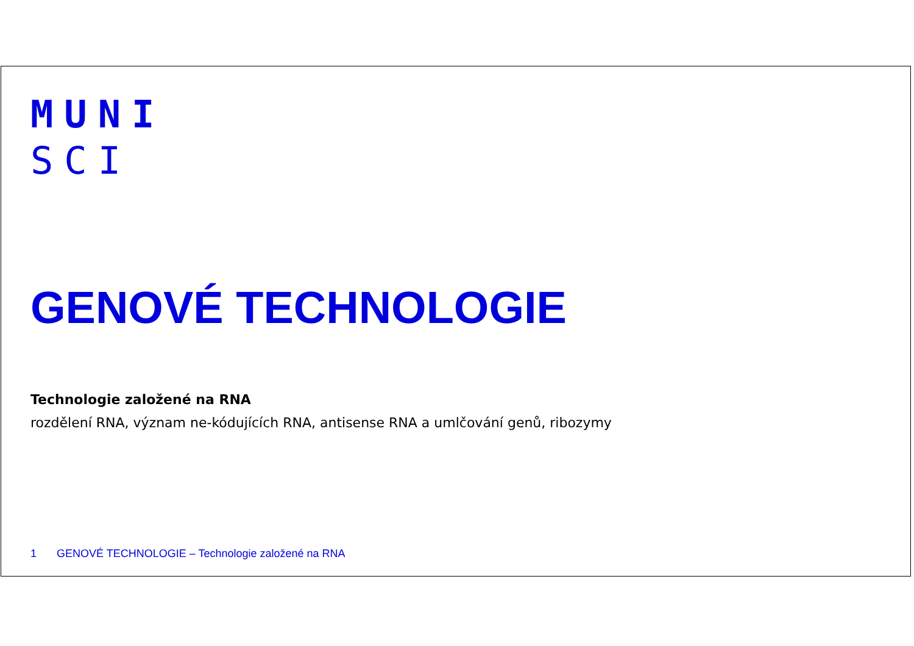MUNI
SCI
GENOVÉ TECHNOLOGIE
Technologie založené na RNA
rozdělení RNA, význam ne-kódujících RNA, antisense RNA a umlčování genů, ribozymy
1 GENOVÉ TECHNOLOGIE – Technologie založené na RNA